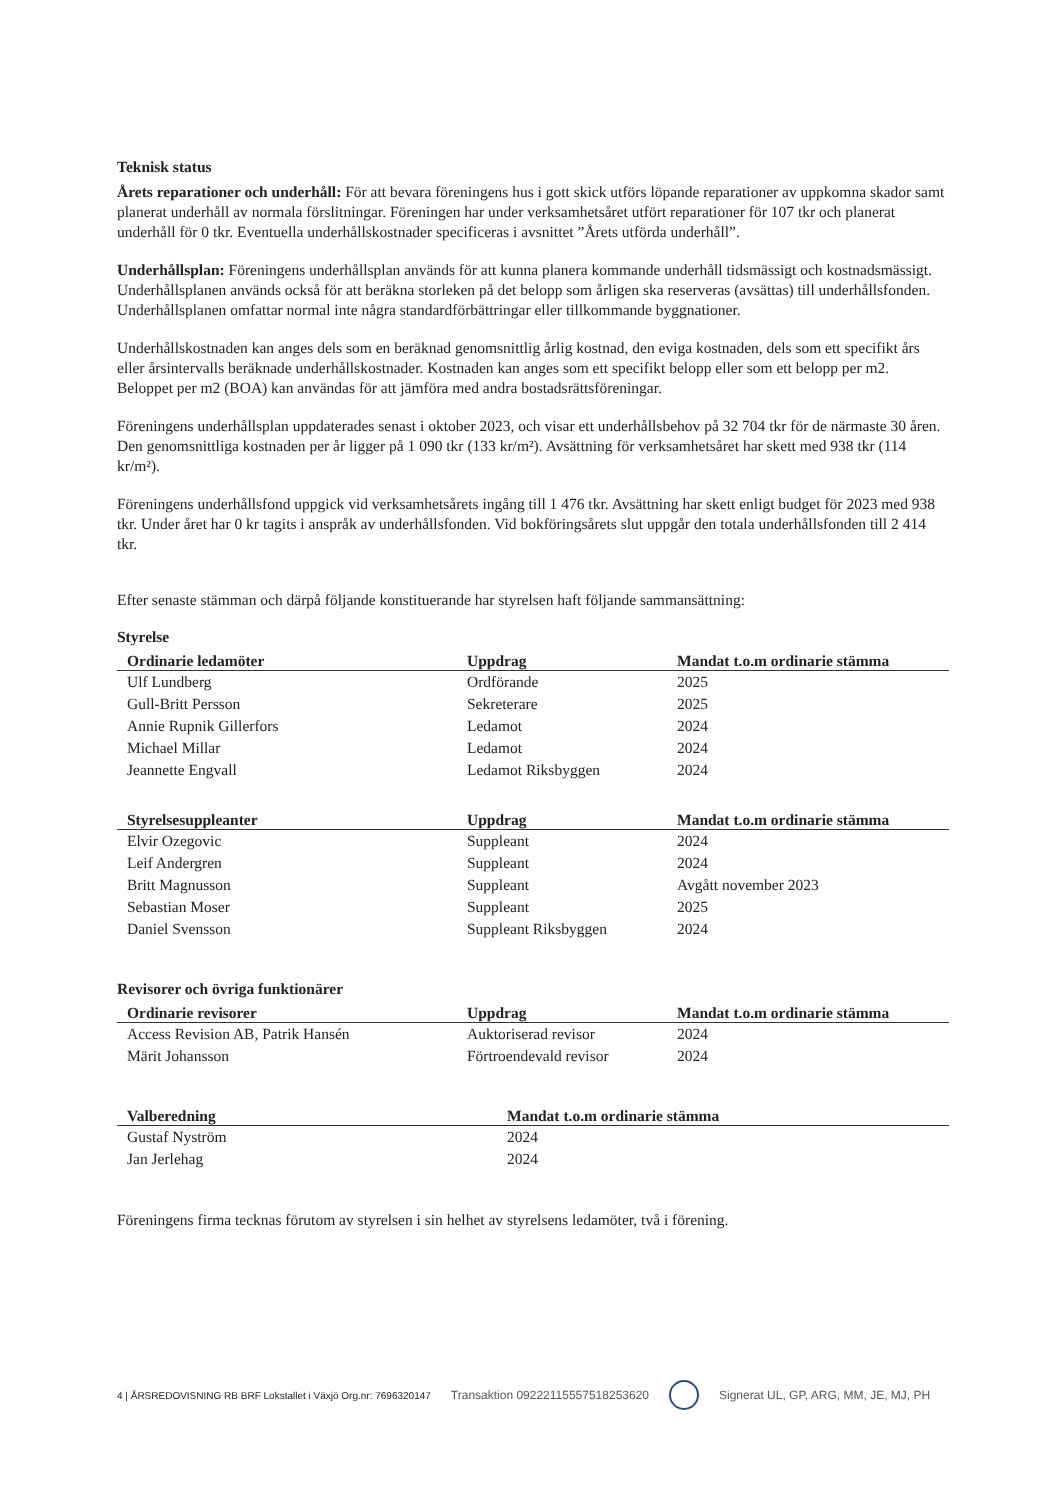Teknisk status
Årets reparationer och underhåll: För att bevara föreningens hus i gott skick utförs löpande reparationer av uppkomna skador samt planerat underhåll av normala förslitningar. Föreningen har under verksamhetsåret utfört reparationer för 107 tkr och planerat underhåll för 0 tkr. Eventuella underhållskostnader specificeras i avsnittet ”Årets utförda underhåll”.
Underhållsplan: Föreningens underhållsplan används för att kunna planera kommande underhåll tidsmässigt och kostnadsmässigt. Underhållsplanen används också för att beräkna storleken på det belopp som årligen ska reserveras (avsättas) till underhållsfonden. Underhållsplanen omfattar normal inte några standardförbättringar eller tillkommande byggnationer.
Underhållskostnaden kan anges dels som en beräknad genomsnittlig årlig kostnad, den eviga kostnaden, dels som ett specifikt års eller årsintervalls beräknade underhållskostnader. Kostnaden kan anges som ett specifikt belopp eller som ett belopp per m2. Beloppet per m2 (BOA) kan användas för att jämföra med andra bostadsrättsföreningar.
Föreningens underhållsplan uppdaterades senast i oktober 2023, och visar ett underhållsbehov på 32 704 tkr för de närmaste 30 åren. Den genomsnittliga kostnaden per år ligger på 1 090 tkr (133 kr/m²). Avsättning för verksamhetsåret har skett med 938 tkr (114 kr/m²).
Föreningens underhållsfond uppgick vid verksamhetsårets ingång till 1 476 tkr. Avsättning har skett enligt budget för 2023 med 938 tkr. Under året har 0 kr tagits i anspråk av underhållsfonden. Vid bokföringsårets slut uppgår den totala underhållsfonden till 2 414 tkr.
Efter senaste stämman och därpå följande konstituerande har styrelsen haft följande sammansättning:
Styrelse
| Ordinarie ledamöter | Uppdrag | Mandat t.o.m ordinarie stämma |
| --- | --- | --- |
| Ulf Lundberg | Ordförande | 2025 |
| Gull-Britt Persson | Sekreterare | 2025 |
| Annie Rupnik Gillerfors | Ledamot | 2024 |
| Michael Millar | Ledamot | 2024 |
| Jeannette Engvall | Ledamot Riksbyggen | 2024 |
| Styrelsesuppleanter | Uppdrag | Mandat t.o.m ordinarie stämma |
| --- | --- | --- |
| Elvir Ozegovic | Suppleant | 2024 |
| Leif Andergren | Suppleant | 2024 |
| Britt Magnusson | Suppleant | Avgått november 2023 |
| Sebastian Moser | Suppleant | 2025 |
| Daniel Svensson | Suppleant Riksbyggen | 2024 |
Revisorer och övriga funktionärer
| Ordinarie revisorer | Uppdrag | Mandat t.o.m ordinarie stämma |
| --- | --- | --- |
| Access Revision AB, Patrik Hansén | Auktoriserad revisor | 2024 |
| Märit Johansson | Förtroendevald revisor | 2024 |
| Valberedning | Mandat t.o.m ordinarie stämma |
| --- | --- |
| Gustaf Nyström | 2024 |
| Jan Jerlehag | 2024 |
Föreningens firma tecknas förutom av styrelsen i sin helhet av styrelsens ledamöter, två i förening.
4 | ÅRSREDOVISNING RB BRF Lokstallet i Växjö Org.nr: 7696320147 Transaktion 09222115557518253620 Signerat UL, GP, ARG, MM, JE, MJ, PH